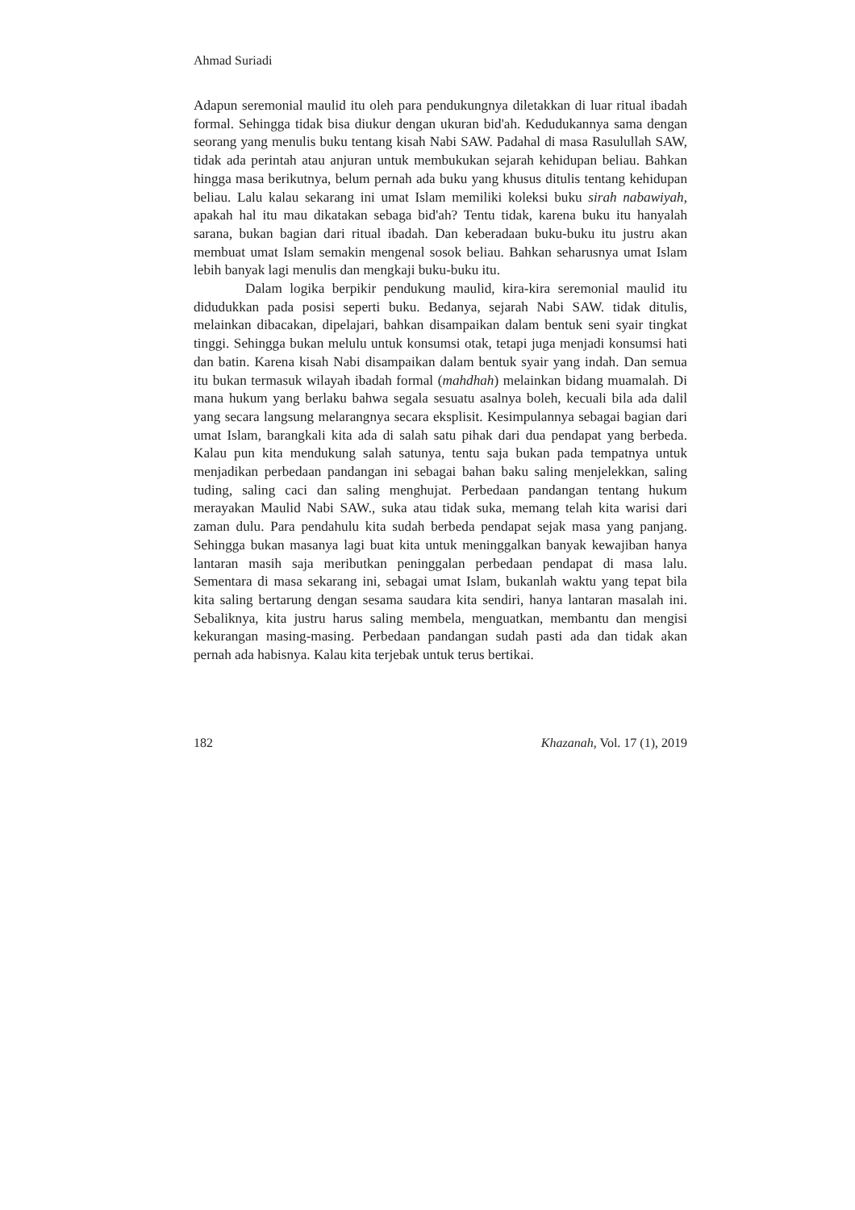Ahmad Suriadi
Adapun seremonial maulid itu oleh para pendukungnya diletakkan di luar ritual ibadah formal. Sehingga tidak bisa diukur dengan ukuran bid'ah. Kedudukannya sama dengan seorang yang menulis buku tentang kisah Nabi SAW. Padahal di masa Rasulullah SAW, tidak ada perintah atau anjuran untuk membukukan sejarah kehidupan beliau. Bahkan hingga masa berikutnya, belum pernah ada buku yang khusus ditulis tentang kehidupan beliau. Lalu kalau sekarang ini umat Islam memiliki koleksi buku sirah nabawiyah, apakah hal itu mau dikatakan sebaga bid'ah? Tentu tidak, karena buku itu hanyalah sarana, bukan bagian dari ritual ibadah. Dan keberadaan buku-buku itu justru akan membuat umat Islam semakin mengenal sosok beliau. Bahkan seharusnya umat Islam lebih banyak lagi menulis dan mengkaji buku-buku itu.
Dalam logika berpikir pendukung maulid, kira-kira seremonial maulid itu didudukkan pada posisi seperti buku. Bedanya, sejarah Nabi SAW. tidak ditulis, melainkan dibacakan, dipelajari, bahkan disampaikan dalam bentuk seni syair tingkat tinggi. Sehingga bukan melulu untuk konsumsi otak, tetapi juga menjadi konsumsi hati dan batin. Karena kisah Nabi disampaikan dalam bentuk syair yang indah. Dan semua itu bukan termasuk wilayah ibadah formal (mahdhah) melainkan bidang muamalah. Di mana hukum yang berlaku bahwa segala sesuatu asalnya boleh, kecuali bila ada dalil yang secara langsung melarangnya secara eksplisit. Kesimpulannya sebagai bagian dari umat Islam, barangkali kita ada di salah satu pihak dari dua pendapat yang berbeda. Kalau pun kita mendukung salah satunya, tentu saja bukan pada tempatnya untuk menjadikan perbedaan pandangan ini sebagai bahan baku saling menjelekkan, saling tuding, saling caci dan saling menghujat. Perbedaan pandangan tentang hukum merayakan Maulid Nabi SAW., suka atau tidak suka, memang telah kita warisi dari zaman dulu. Para pendahulu kita sudah berbeda pendapat sejak masa yang panjang. Sehingga bukan masanya lagi buat kita untuk meninggalkan banyak kewajiban hanya lantaran masih saja meributkan peninggalan perbedaan pendapat di masa lalu. Sementara di masa sekarang ini, sebagai umat Islam, bukanlah waktu yang tepat bila kita saling bertarung dengan sesama saudara kita sendiri, hanya lantaran masalah ini. Sebaliknya, kita justru harus saling membela, menguatkan, membantu dan mengisi kekurangan masing-masing. Perbedaan pandangan sudah pasti ada dan tidak akan pernah ada habisnya. Kalau kita terjebak untuk terus bertikai.
182 Khazanah, Vol. 17 (1), 2019